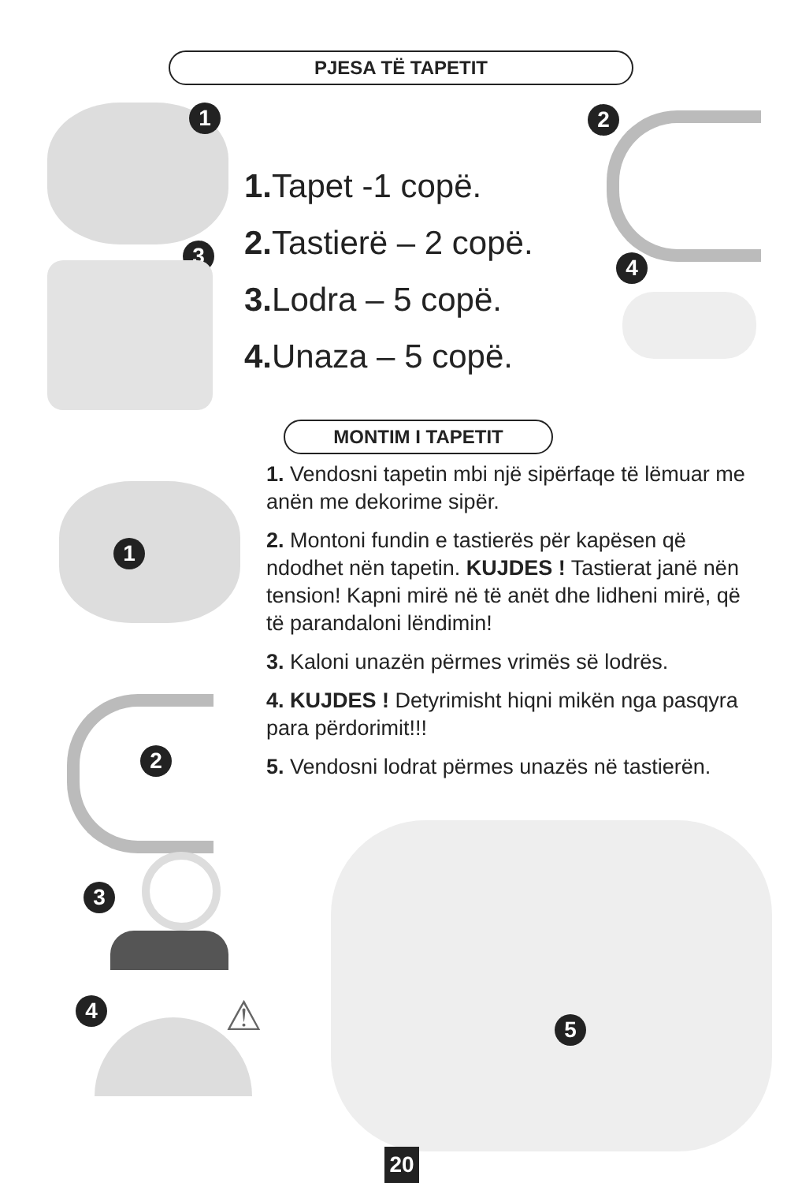PJESA TË TAPETIT
1
3
2
4
1. Tapet -1 copë.
2. Tastierë – 2 copë.
3. Lodra – 5 copë.
4. Unaza – 5 copë.
MONTIM I TAPETIT
1. Vendosni tapetin mbi një sipërfaqe të lëmuar me anën me dekorime sipër.
2. Montoni fundin e tastierës për kapësen që ndodhet nën tapetin. KUJDES ! Tastierat janë nën tension! Kapni mirë në të anët dhe lidheni mirë, që të parandaloni lëndimin!
3. Kaloni unazën përmes vrimës së lodrës.
4. KUJDES ! Detyrimisht hiqni mikën nga pasqyra para përdorimit!!!
5. Vendosni lodrat përmes unazës në tastierën.
1
2
3
4 ⚠ 5
20